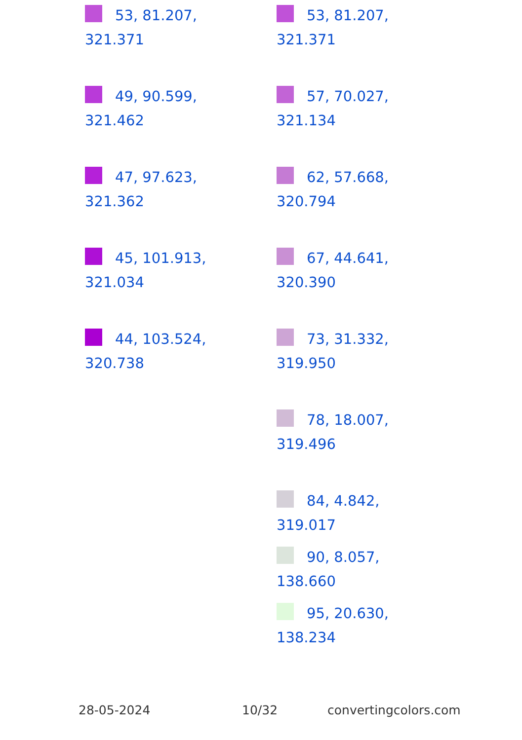53, 81.207, 321.371
49, 90.599, 321.462
47, 97.623, 321.362
45, 101.913, 321.034
44, 103.524, 320.738
53, 81.207, 321.371
57, 70.027, 321.134
62, 57.668, 320.794
67, 44.641, 320.390
73, 31.332, 319.950
78, 18.007, 319.496
84, 4.842, 319.017
90, 8.057, 138.660
95, 20.630, 138.234
28-05-2024 10/32 convertingcolors.com